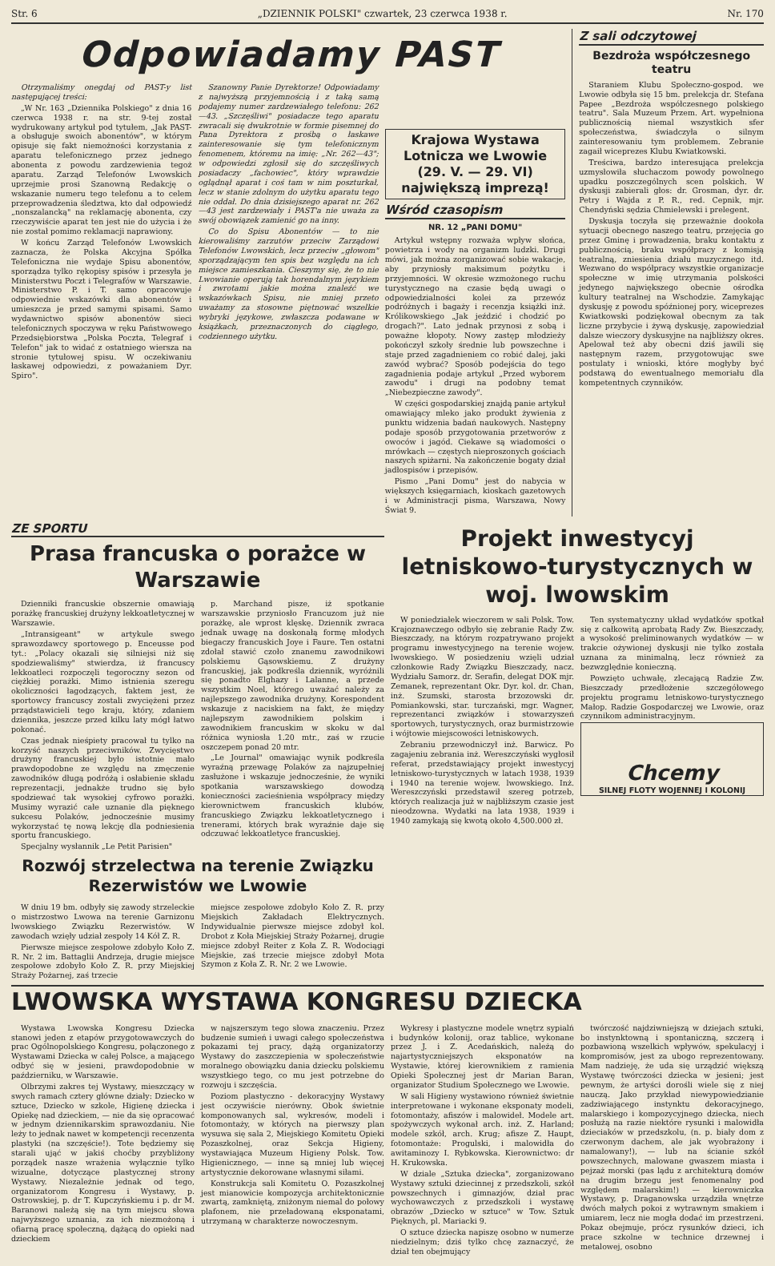Str. 6 „DZIENNIK POLSKI" czwartek, 23 czerwca 1938 r. Nr. 170
Odpowiadamy PAST
Otrzymaliśmy onegdaj od PAST-y list następującej treści:
„W Nr. 163 „Dziennika Polskiego" z dnia 16 czerwca 1938 r. na str. 9-tej został wydrukowany artykuł pod tytułem, „Jak PAST-a obsługuje swoich abonentów", w którym opisuje się fakt niemożności korzystania z aparatu telefonicznego przez jednego abonenta z powodu zardzewienia tegoż aparatu. Zarząd Telefonów Lwowskich uprzejmie prosi Szanowną Redakcję o wskazanie numeru tego telefonu a to celem przeprowadzenia śledztwa, kto dał odpowiedź „nonszalancką" na reklamację abonenta, czy rzeczywiście aparat ten jest nie do użycia i że nie został pomimo reklamacji naprawiony.
W końcu Zarząd Telefonów Lwowskich zaznacza, że Polska Akcyjna Spółka Telefoniczna nie wydaje Spisu abonentów, sporządza tylko rękopisy spisów i przesyła je Ministerstwu Poczt i Telegrafów w Warszawie. Ministerstwo P. i T. samo opracowuje odpowiednie wskazówki dla abonentów i umieszcza je przed samymi spisami. Samo wydawnictwo spisów abonentów sieci telefonicznych spoczywa w ręku Państwowego Przedsiębiorstwa „Polska Poczta, Telegraf i Telefon" jak to widać z ostatniego wiersza na stronie tytułowej spisu. W oczekiwaniu łaskawej odpowiedzi, z poważaniem Dyr. Spiro".
Szanowny Panie Dyrektorze! Odpowiadamy z najwyższą przyjemnością i z taką samą podajemy numer zardzewiałego telefonu: 262—43. „Szczęśliwi" posiadacze tego aparatu zwracali się dwukrotnie w formie pisemnej do Pana Dyrektora z prośbą o łaskawe zainteresowanie się tym telefonicznym fenomenem, któremu na imię: „Nr. 262—43"; w odpowiedzi zgłosił się do szczęśliwych posiadaczy „fachowiec", który wprawdzie oglądnął aparat i coś tam w nim poszturkał, lecz w stanie zdolnym do użytku aparatu tego nie oddał. Do dnia dzisiejszego aparat nr. 262—43 jest zardzewiały i PAST'a nie uważa za swój obowiązek zamienić go na inny.
Co do Spisu Abonentów — to nie kierowaliśmy zarzutów przeciw Zarządowi Telefonów Lwowskich, lecz przeciw „głowom" sporządzającym ten spis bez względu na ich miejsce zamieszkania. Cieszymy się, że to nie Lwowianie operują tak horendalnym językiem i zwrotami jakie można znaleźć we wskazówkach Spisu, nie mniej przeto uważamy za stosowne piętnować wszelkie wybryki językowe, zwłaszcza podawane w książkach, przeznaczonych do ciągłego, codziennego użytku.
Krajowa Wystawa Lotnicza we Lwowie (29. V. — 29. VI) największą imprezą!
Wśród czasopism
NR. 12 „PANI DOMU"
Artykuł wstępny rozważa wpływ słońca, powietrza i wody na organizm ludzki. Drugi mówi, jak można zorganizować sobie wakacje, aby przyniosły maksimum pożytku i przyjemności. W okresie wzmożonego ruchu turystycznego na czasie będą uwagi o odpowiedzialności kolei za przewóz podróżnych i bagaży i recenzja książki inż. Królikowskiego „Jak jeździć i chodzić po drogach?". Lato jednak przynosi z sobą i poważne kłopoty. Nowy zastęp młodzieży pokończył szkoły średnie lub powszechne i staje przed zagadnieniem co robić dalej, jaki zawód wybrać? Sposób podejścia do tego zagadnienia podaje artykuł „Przed wyborem zawodu" i drugi na podobny temat „Niebezpieczne zawody".
W części gospodarskiej znajdą panie artykuł omawiający mleko jako produkt żywienia z punktu widzenia badań naukowych. Następny podaje sposób przygotowania przetworów z owoców i jagód. Ciekawe są wiadomości o mrówkach — częstych nieproszonych gościach naszych spiżarni. Na zakończenie bogaty dział jadłospisów i przepisów.
Pismo „Pani Domu" jest do nabycia w większych księgarniach, kioskach gazetowych i w Administracji pisma, Warszawa, Nowy Świat 9.
Z sali odczytowej
Bezdroża współczesnego teatru
Staraniem Klubu Społeczno-gospod. we Lwowie odbyła się 15 bm. prelekcja dr. Stefana Papee „Bezdroża współczesnego polskiego teatru". Sala Muzeum Przem. Art. wypełniona publicznością niemal wszystkich sfer społeczeństwa, świadczyła o silnym zainteresowaniu tym problemem. Zebranie zagaił wiceprezes Klubu Kwiatkowski.
Treściwa, bardzo interesująca prelekcja uzmysłowiła słuchaczom powody powolnego upadku poszczególnych scen polskich. W dyskusji zabierali głos: dr. Grosman, dyr. dr. Petry i Wajda z P. R., red. Cepnik, mjr. Chendyński sędzia Chmielewski i prelegent.
Dyskusja toczyła się przeważnie dookoła sytuacji obecnego naszego teatru, przejęcia go przez Gminę i prowadzenia, braku kontaktu z publicznością, braku współpracy z komisją teatralną, zniesienia działu muzycznego itd. Wezwano do współpracy wszystkie organizacje społeczne w imię utrzymania polskości jedynego największego obecnie ośrodka kultury teatralnej na Wschodzie. Zamykając dyskusję z powodu spóźnionej pory, wiceprezes Kwiatkowski podziękował obecnym za tak liczne przybycie i żywą dyskusję, zapowiedział dalsze wieczory dyskusyjne na najbliższy okres. Apelował też aby obecni dziś jawili się następnym razem, przygotowując swe postulaty i wnioski, które mogłyby być podstawą do ewentualnego memoriału dla kompetentnych czynników.
ZE SPORTU
Prasa francuska o porażce w Warszawie
Dzienniki francuskie obszernie omawiają porażkę francuskiej drużyny lekkoatletycznej w Warszawie.
„Intransigeant" w artykule swego sprawozdawcy sportowego p. Enceusse pod tyt.: „Polacy okazali się silniejsi niż się spodziewaliśmy" stwierdza, iż francuscy lekkoatleci rozpoczęli tegoroczny sezon od ciężkiej porażki. Mimo istnienia szeregu okoliczności łagodzących, faktem jest, że sportowcy francuscy zostali zwyciężeni przez prządstawicieli tego kraju, który, zdaniem dziennika, jeszcze przed kilku laty mógł łatwo pokonać.
Czas jednak nieśpiety pracował tu tylko na korzyść naszych przeciwników. Zwycięstwo drużyny francuskiej było istotnie mało prawdopodobne ze względu na zmęczenie zawodników długą podróżą i osłabienie składu reprezentacji, jednakże trudno się było spodziewać tak wysokiej cyfrowo porażki. Musimy wyrazić całe uznanie dla pięknego sukcesu Polaków, jednocześnie musimy wykorzystać tę nową lekcję dla podniesienia sportu francuskiego.
Specjalny wysłannik „Le Petit Parisien"
p. Marchand pisze, iż spotkanie warszawskie przyniosło Francuzom już nie porażkę, ale wprost klęskę. Dziennik zwraca jednak uwagę na doskonałą formę młodych biegaczy francuskich Joye i Faure. Ten ostatni zdołał stawić czoło znanemu zawodnikowi polskiemu Gąsowskiemu. Z drużyny francuskiej, jak podkreśla dziennik, wyróżnili się ponadto Elghazy i Lalanne, a przede wszystkim Noel, którego uważać należy za najlepszego zawodnika drużyny. Korespondent wskazuje z naciskiem na fakt, że między najlepszym zawodnikiem polskim i zawodnikiem francuskim w skoku w dal różnica wyniosła 1.20 mtr., zaś w rzucie oszczepem ponad 20 mtr.
„Le Journal" omawiając wynik podkreśla wyraźną przewagę Polaków za najzupełniej zasłużone i wskazuje jednocześnie, że wyniki spotkania warszawskiego dowodzą konieczności zacieśnienia współpracy między kierownictwem francuskich klubów, francuskiego Związku lekkoatletycznego i trenerami, których brak wyraźnie daje się odczuwać lekkoatletyce francuskiej.
Rozwój strzelectwa na terenie Związku Rezerwistów we Lwowie
W dniu 19 bm. odbyły się zawody strzeleckie o mistrzostwo Lwowa na terenie Garnizonu lwowskiego Związku Rezerwistów. W zawodach wzięły udział zespoły 14 Kół Z. R.
Pierwsze miejsce zespołowe zdobyło Koło Z. R. Nr. 2 im. Battaglii Andrzeja, drugie miejsce zespołowe zdobyło Koło Z. R. przy Miejskiej Straży Pożarnej, zaś trzecie
miejsce zespołowe zdobyło Koło Z. R. przy Miejskich Zakładach Elektrycznych. Indywidualnie pierwsze miejsce zdobył kol. Drobot z Koła Miejskiej Straży Pożarnej, drugie miejsce zdobył Reiter z Koła Z. R. Wodociągi Miejskie, zaś trzecie miejsce zdobył Mota Szymon z Koła Z. R. Nr. 2 we Lwowie.
Projekt inwestycyj letniskowo-turystycznych w woj. lwowskim
W poniedziałek wieczorem w sali Polsk. Tow. Krajoznawczego odbyło się zebranie Rady Zw. Bieszczady, na którym rozpatrywano projekt programu inwestycyjnego na terenie wojew. lwowskiego. W posiedzeniu wzięli udział członkowie Rady Związku Bieszczady, nacz. Wydziału Samorz. dr. Serafin, delegat DOK mjr. Zemanek, reprezentant Okr. Dyr. kol. dr. Chan, inż. Szumski, starosta brzozowski dr. Pomiankowski, star. turczański, mgr. Wagner, reprezentanci związków i stowarzyszeń sportowych, turystycznych, oraz burmistrzowie i wójtowie miejscowości letniskowych.
Zebraniu przewodniczył inż. Barwicz. Po zagajeniu zebrania inż. Wereszczyński wygłosił referat, przedstawiający projekt inwestycyj letniskowo-turystycznych w latach 1938, 1939 i 1940 na terenie wojew. lwowskiego. Inż. Wereszczyński przedstawił szereg potrzeb, których realizacja już w najbliższym czasie jest nieodzowna. Wydatki na lata 1938, 1939 i 1940 zamykają się kwotą około 4,500.000 zł.
Ten systematyczny układ wydatków spotkał się z całkowitą aprobatą Rady Zw. Bieszczady, a wysokość preliminowanych wydatków — w trakcie ożywionej dyskusji nie tylko została uznana za minimalną, lecz również za bezwzględnie konieczną.
Powzięto uchwałę, zlecającą Radzie Zw. Bieszczady przedłożenie szczegółowego projektu programu letniskowo-turystycznego Małop. Radzie Gospodarczej we Lwowie, oraz czynnikom administracyjnym.
Chcemy
SILNEJ FLOTY WOJENNEJ I KOLONIJ
LWOWSKA WYSTAWA KONGRESU DZIECKA
Wystawa Lwowska Kongresu Dziecka stanowi jeden z etapów przygotowawczych do prac Ogólnopolskiego Kongresu, połączonego z Wystawami Dziecka w całej Polsce, a mającego odbyć się w jesieni, prawdopodobnie w październiku, w Warszawie.
Olbrzymi zakres tej Wystawy, mieszczący w swych ramach cztery główne działy: Dziecko w sztuce, Dziecko w szkole, Higienę dziecka i Opiekę nad dzieckiem, — nie da się opracować w jednym dziennikarskim sprawozdaniu. Nie leży to jednak nawet w kompetencji recenzenta plastyki (na szczęście!). Tote będziemy się starali ująć w jakiś choćby przybliżony porządek nasze wrażenia wyłącznie tylko wizualne, dotyczące plastycznej strony Wystawy. Niezależnie jednak od tego, organizatorom Kongresu i Wystawy, p. Ostrowskiej, p. dr T. Kupczyńskiemu i p. dr M. Baranowi należą się na tym miejscu słowa najwyższego uznania, za ich niezmożoną i ofiarną pracę społeczną, dążącą do opieki nad dzieckiem
w najszerszym tego słowa znaczeniu. Przez budzenie sumień i uwagi całego społeczeństwa pokazami tej pracy, dążą organizatorzy Wystawy do zaszczepienia w społeczeństwie moralnego obowiązku dania dziecku polskiemu wszystkiego tego, co mu jest potrzebne do rozwoju i szczęścia.
Poziom plastyczno - dekoracyjny Wystawy jest oczywiście nierówny. Obok świetnie komponowanych sal, wykresów, modeli i fotomontaży, w których na pierwszy plan wysuwa się sala 2, Miejskiego Komitetu Opieki Pozaszkolnej, oraz Sekcja Higieny, wystawiająca Muzeum Higieny Polsk. Tow. Higienicznego, — inne są mniej lub więcej artystycznie dekorowane własnymi siłami.
Konstrukcja sali Komitetu O. Pozaszkolnej jest mianowicie kompozycja architektonicznie zwartą, zamkniętą, zniżonym niemal do połowy plafonem, nie przeładowaną eksponatami, utrzymaną w charakterze nowoczesnym.
Wykresy i plastyczne modele wnętrz sypialń i budynków kolonij, oraz tablice, wykonane przez J. i Z. Acedańskich, należą do najartystyczniejszych eksponatów na Wystawie, której kierownikiem z ramienia Opieki Społecznej jest dr Marian Baran, organizator Studium Społecznego we Lwowie.
W sali Higieny wystawiono również świetnie interpretowane i wykonane eksponaty modeli, fotomontaży, afiszów i malowideł. Modele art. spożywczych wykonał arch. inż. Z. Harland; modele szkół, arch. Krug; afisze Z. Haupt, fotomontaże: Progulski, i malowidła do awitaminozy I. Rybkowska. Kierownictwo: dr H. Krukowska.
W dziale „Sztuka dziecka", zorganizowano Wystawy sztuki dziecinnej z przedszkoli, szkół powszechnych i gimnazjów, dział prac wychowawczych z przedszkoli i wystawę obrazów „Dziecko w sztuce" w Tow. Sztuk Pięknych, pl. Mariacki 9.
O sztuce dziecka napiszę osobno w numerze niedzielnym; dziś tylko chcę zaznaczyć, że dział ten obejmujący
twórczość najdziwniejszą w dziejach sztuki, bo instynktowną i spontaniczną, szczerą i pozbawioną wszelkich wpływów, spekulacyj i kompromisów, jest za ubogo reprezentowany. Mam nadzieję, że uda się urządzić większą Wystawę twórczości dziecka w jesieni; jest pewnym, że artyści dorośli wiele się z niej nauczą. Jako przykład niewypowiedzianie zadziwiającego instynktu dekoracyjnego, malarskiego i kompozycyjnego dziecka, niech posłużą na razie niektóre rysunki i malowidła dzieciaków w przedszkolu, (n. p. biały dom z czerwonym dachem, ale jak wyobrażony i namalowany!), — lub na ścianie szkół powszechnych, malowane gwaszem miasta i pejzaż morski (pas lądu z architekturą domów na drugim brzegu jest fenomenalny pod względem malarskim!) — kierowniczka Wystawy, p. Draganowska urządziła wnętrze dwóch małych pokoi z wytrawnym smakiem i umiarem, lecz nie mogła dodać im przestrzeni. Pokaz obejmuje, prócz rysunków dzieci, ich prace szkolne w technice drzewnej i metalowej, osobno